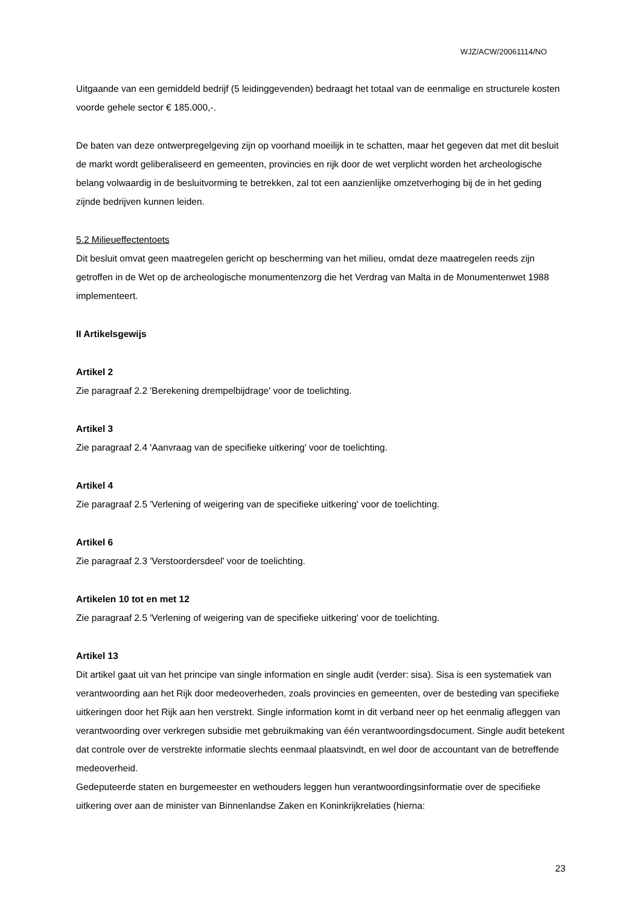WJZ/ACW/20061114/NO
Uitgaande van een gemiddeld bedrijf (5 leidinggevenden) bedraagt het totaal van de eenmalige en structurele kosten voorde gehele sector € 185.000,-.
De baten van deze ontwerpregelgeving zijn op voorhand moeilijk in te schatten, maar het gegeven dat met dit besluit de markt wordt geliberaliseerd en gemeenten, provincies en rijk door de wet verplicht worden het archeologische belang volwaardig in de besluitvorming te betrekken, zal tot een aanzienlijke omzetverhoging bij de in het geding zijnde bedrijven kunnen leiden.
5.2 Milieueffectentoets
Dit besluit omvat geen maatregelen gericht op bescherming van het milieu, omdat deze maatregelen reeds zijn getroffen in de Wet op de archeologische monumentenzorg die het Verdrag van Malta in de Monumentenwet 1988 implementeert.
II Artikelsgewijs
Artikel 2
Zie paragraaf 2.2 'Berekening drempelbijdrage' voor de toelichting.
Artikel 3
Zie paragraaf 2.4 'Aanvraag van de specifieke uitkering' voor de toelichting.
Artikel 4
Zie paragraaf 2.5 'Verlening of weigering van de specifieke uitkering' voor de toelichting.
Artikel 6
Zie paragraaf 2.3 'Verstoordersdeel' voor de toelichting.
Artikelen 10 tot en met 12
Zie paragraaf 2.5 'Verlening of weigering van de specifieke uitkering' voor de toelichting.
Artikel 13
Dit artikel gaat uit van het principe van single information en single audit (verder: sisa). Sisa is een systematiek van verantwoording aan het Rijk door medeoverheden, zoals provincies en gemeenten, over de besteding van specifieke uitkeringen door het Rijk aan hen verstrekt. Single information komt in dit verband neer op het eenmalig afleggen van verantwoording over verkregen subsidie met gebruikmaking van één verantwoordingsdocument. Single audit betekent dat controle over de verstrekte informatie slechts eenmaal plaatsvindt, en wel door de accountant van de betreffende medeoverheid.
Gedeputeerde staten en burgemeester en wethouders leggen hun verantwoordingsinformatie over de specifieke uitkering over aan de minister van Binnenlandse Zaken en Koninkrijkrelaties (hierna:
23